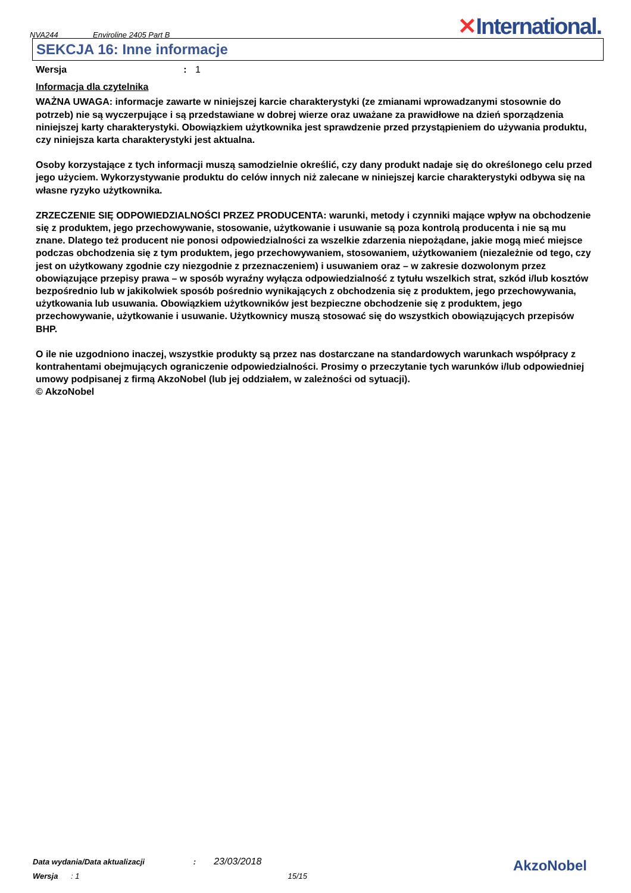NVA244 Enviroline 2405 Part B ✕International.
SEKCJA 16: Inne informacje
Wersja: 1
Informacja dla czytelnika
WAŻNA UWAGA: informacje zawarte w niniejszej karcie charakterystyki (ze zmianami wprowadzanymi stosownie do potrzeb) nie są wyczerpujące i są przedstawiane w dobrej wierze oraz uważane za prawidłowe na dzień sporządzenia niniejszej karty charakterystyki. Obowiązkiem użytkownika jest sprawdzenie przed przystąpieniem do używania produktu, czy niniejsza karta charakterystyki jest aktualna.
Osoby korzystające z tych informacji muszą samodzielnie określić, czy dany produkt nadaje się do określonego celu przed jego użyciem. Wykorzystywanie produktu do celów innych niż zalecane w niniejszej karcie charakterystyki odbywa się na własne ryzyko użytkownika.
ZRZECZENIE SIĘ ODPOWIEDZIALNOŚCI PRZEZ PRODUCENTA: warunki, metody i czynniki mające wpływ na obchodzenie się z produktem, jego przechowywanie, stosowanie, użytkowanie i usuwanie są poza kontrolą producenta i nie są mu znane. Dlatego też producent nie ponosi odpowiedzialności za wszelkie zdarzenia niepożądane, jakie mogą mieć miejsce podczas obchodzenia się z tym produktem, jego przechowywaniem, stosowaniem, użytkowaniem (niezależnie od tego, czy jest on użytkowany zgodnie czy niezgodnie z przeznaczeniem) i usuwaniem oraz – w zakresie dozwolonym przez obowiązujące przepisy prawa – w sposób wyraźny wyłącza odpowiedzialność z tytułu wszelkich strat, szkód i/lub kosztów bezpośrednio lub w jakikolwiek sposób pośrednio wynikających z obchodzenia się z produktem, jego przechowywania, użytkowania lub usuwania. Obowiązkiem użytkowników jest bezpieczne obchodzenie się z produktem, jego przechowywanie, użytkowanie i usuwanie. Użytkownicy muszą stosować się do wszystkich obowiązujących przepisów BHP.
O ile nie uzgodniono inaczej, wszystkie produkty są przez nas dostarczane na standardowych warunkach współpracy z kontrahentami obejmujących ograniczenie odpowiedzialności. Prosimy o przeczytanie tych warunków i/lub odpowiedniej umowy podpisanej z firmą AkzoNobel (lub jej oddziałem, w zależności od sytuacji).
© AkzoNobel
Data wydania/Data aktualizacji: 23/03/2018
Wersja : 1 15/15
AkzoNobel